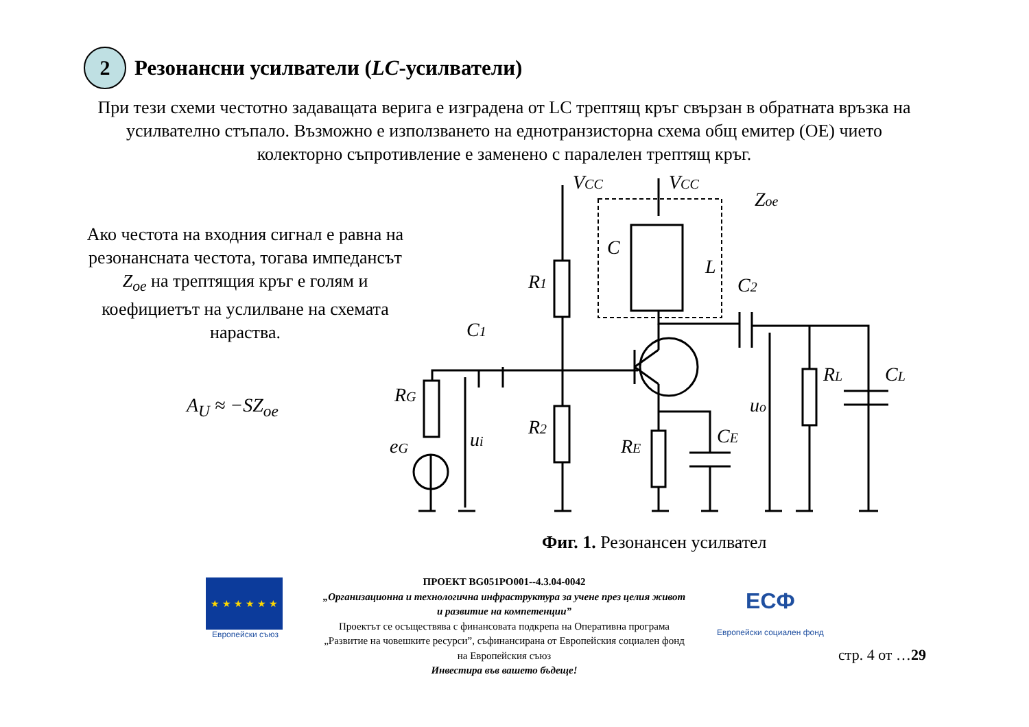2
Резонансни усилватели (LC-усилватели)
При тези схеми честотно задаващата верига е изградена от LC трептящ кръг свързан в обратната връзка на усилвателно стъпало. Възможно е използването на еднотранзисторна схема общ емитер (ОЕ) чието колекторно съпротивление е заменено с паралелен трептящ кръг.
Ако честота на входния сигнал е равна на резонансната честота, тогава импедансът Z<sub>oe</sub> на трептящия кръг е голям и коефициетът на услилване на схемата нараства.
A<sub>U</sub> ≈ −SZ<sub>oe</sub>
VCC
VCC
Zoe
R1
R2
C1
RG
eG
ui
RE
CE
uo
RL
CL
C2
C
L
Фиг. 1. Резонансен усилвател
★ ★ ★ ★ ★ ★
Европейски съюз
ПРОЕКТ BG051PO001--4.3.04-0042
„Организационна и технологична инфраструктура за учене през целия живот и развитие на компетенции”
Проектът се осъществява с финансовата подкрепа на Оперативна програма „Развитие на човешките ресурси”, съфинансирана от Европейския социален фонд на Европейския съюз
Инвестира във вашето бъдеще!
ЕСФ
Европейски социален фонд
стр. 4 от …29